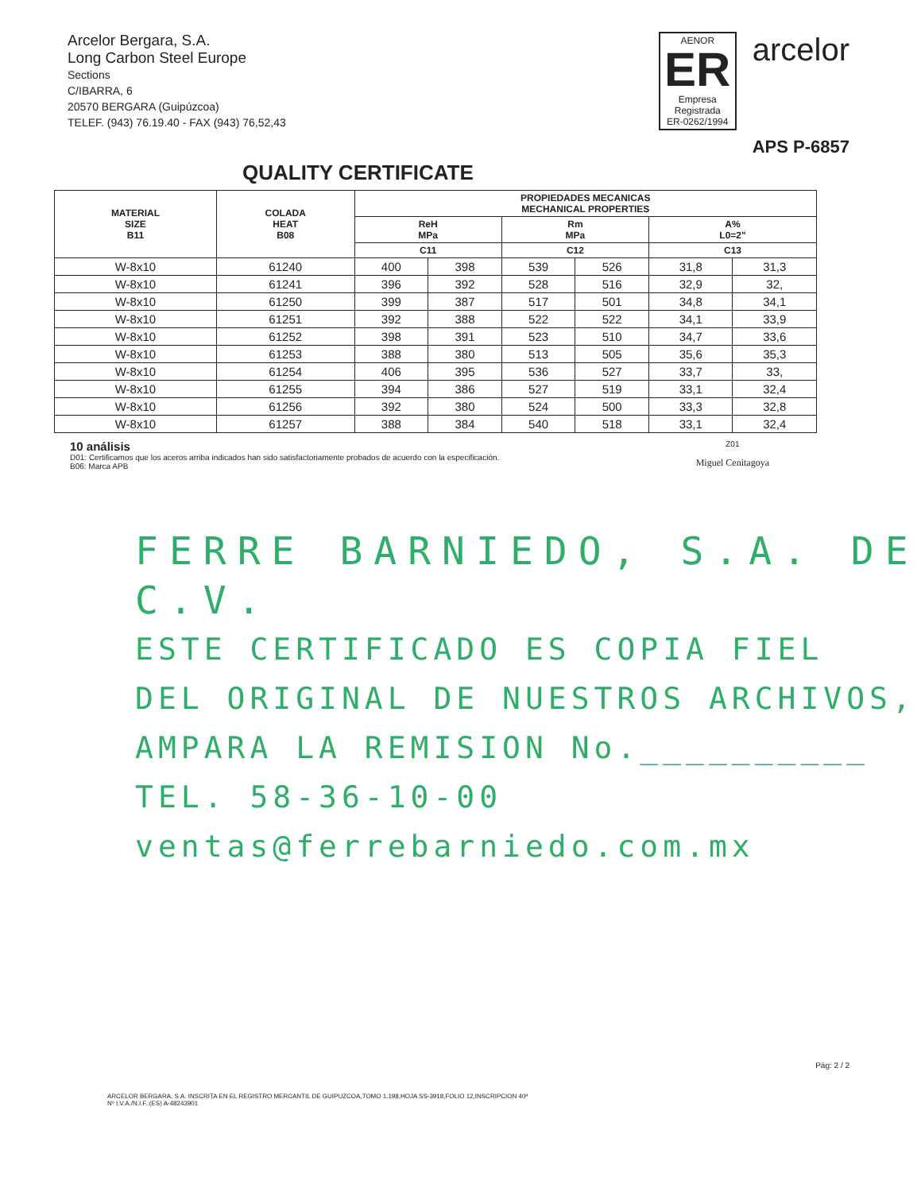Arcelor Bergara, S.A.
Long Carbon Steel Europe
Sections
C/IBARRA, 6
20570 BERGARA (Guipúzcoa)
TELEF. (943) 76.19.40 - FAX (943) 76,52,43
AENOR
ER
Empresa Registrada
ER-0262/1994
arcelor
APS P-6857
QUALITY CERTIFICATE
| MATERIAL SIZE B11 | COLADA HEAT B08 | PROPIEDADES MECANICAS MECHANICAL PROPERTIES | | | | | |
| --- | --- | --- | --- | --- | --- | --- | --- |
| | | ReH MPa | | Rm MPa | | A% L0=2" | |
| | | C11 | | C12 | | C13 | |
| W-8x10 | 61240 | 400 | 398 | 539 | 526 | 31,8 | 31,3 |
| W-8x10 | 61241 | 396 | 392 | 528 | 516 | 32,9 | 32, |
| W-8x10 | 61250 | 399 | 387 | 517 | 501 | 34,8 | 34,1 |
| W-8x10 | 61251 | 392 | 388 | 522 | 522 | 34,1 | 33,9 |
| W-8x10 | 61252 | 398 | 391 | 523 | 510 | 34,7 | 33,6 |
| W-8x10 | 61253 | 388 | 380 | 513 | 505 | 35,6 | 35,3 |
| W-8x10 | 61254 | 406 | 395 | 536 | 527 | 33,7 | 33, |
| W-8x10 | 61255 | 394 | 386 | 527 | 519 | 33,1 | 32,4 |
| W-8x10 | 61256 | 392 | 380 | 524 | 500 | 33,3 | 32,8 |
| W-8x10 | 61257 | 388 | 384 | 540 | 518 | 33,1 | 32,4 |
10 análisis
D01: Certificamos que los aceros arriba indicados han sido satisfactoriamente probados de acuerdo con la especificación.
B06: Marca APB
Z01
Miguel Cenitagoya
FERRE BARNIEDO, S.A. DE C.V.
ESTE CERTIFICADO ES COPIA FIEL
DEL ORIGINAL DE NUESTROS ARCHIVOS,
AMPARA LA REMISION No.__________
TEL. 58-36-10-00 ventas@ferrebarniedo.com.mx
Pág: 2 / 2
ARCELOR BERGARA, S.A. INSCRITA EN EL REGISTRO MERCANTIL DE GUIPUZCOA,TOMO 1.198,HOJA SS-3918,FOLIO 12,INSCRIPCION 40ª
Nº I.V.A./N.I.F.:(ES) A-48243901